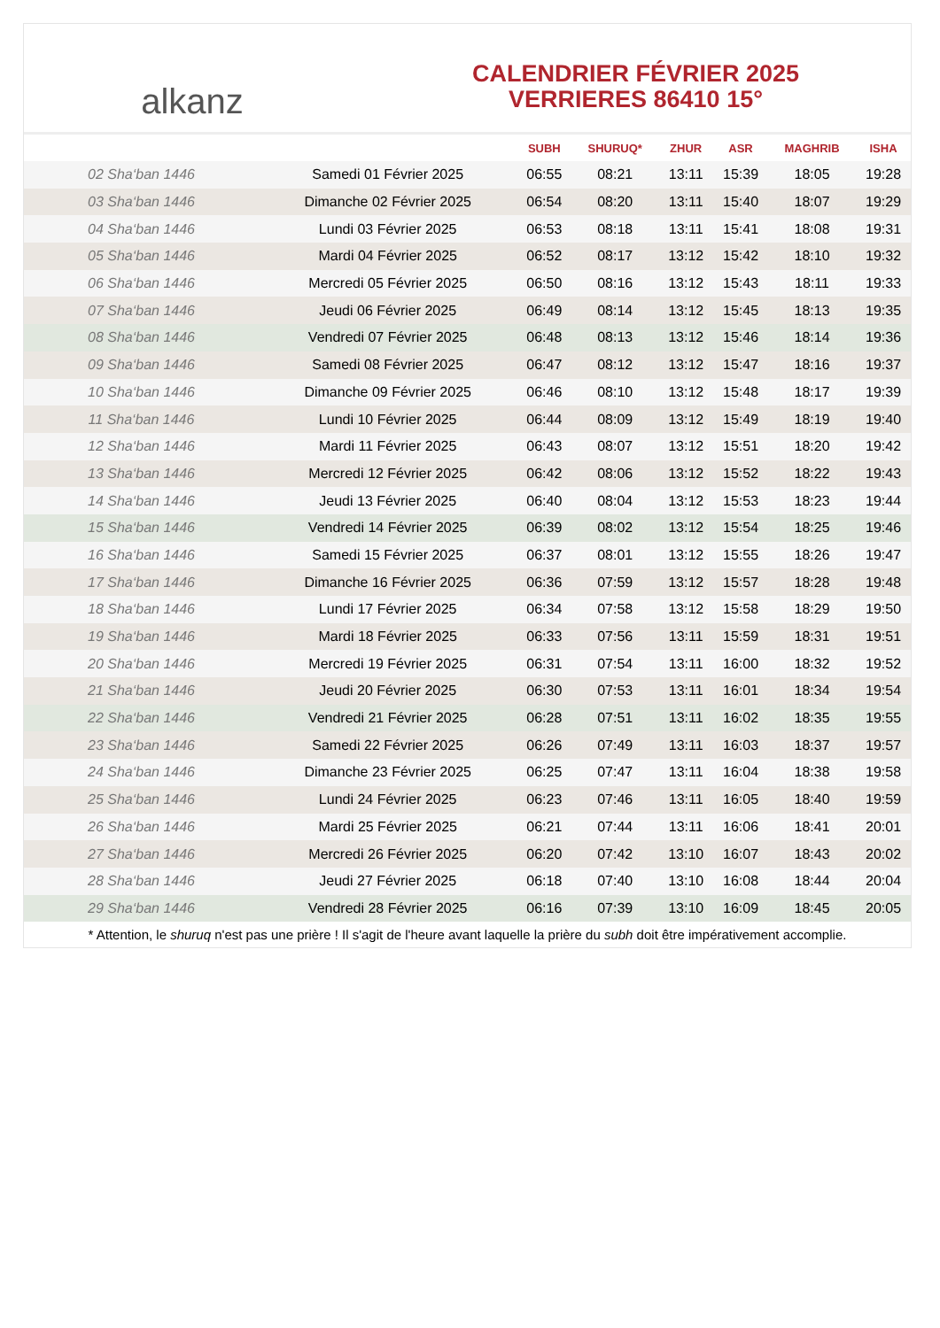alkanz
CALENDRIER FÉVRIER 2025
VERRIERES 86410 15°
| | | SUBH | SHURUQ* | ZHUR | ASR | MAGHRIB | ISHA |
| --- | --- | --- | --- | --- | --- | --- | --- |
| 02 Sha‘ban 1446 | Samedi 01 Février 2025 | 06:55 | 08:21 | 13:11 | 15:39 | 18:05 | 19:28 |
| 03 Sha‘ban 1446 | Dimanche 02 Février 2025 | 06:54 | 08:20 | 13:11 | 15:40 | 18:07 | 19:29 |
| 04 Sha‘ban 1446 | Lundi 03 Février 2025 | 06:53 | 08:18 | 13:11 | 15:41 | 18:08 | 19:31 |
| 05 Sha‘ban 1446 | Mardi 04 Février 2025 | 06:52 | 08:17 | 13:12 | 15:42 | 18:10 | 19:32 |
| 06 Sha‘ban 1446 | Mercredi 05 Février 2025 | 06:50 | 08:16 | 13:12 | 15:43 | 18:11 | 19:33 |
| 07 Sha‘ban 1446 | Jeudi 06 Février 2025 | 06:49 | 08:14 | 13:12 | 15:45 | 18:13 | 19:35 |
| 08 Sha‘ban 1446 | Vendredi 07 Février 2025 | 06:48 | 08:13 | 13:12 | 15:46 | 18:14 | 19:36 |
| 09 Sha‘ban 1446 | Samedi 08 Février 2025 | 06:47 | 08:12 | 13:12 | 15:47 | 18:16 | 19:37 |
| 10 Sha‘ban 1446 | Dimanche 09 Février 2025 | 06:46 | 08:10 | 13:12 | 15:48 | 18:17 | 19:39 |
| 11 Sha‘ban 1446 | Lundi 10 Février 2025 | 06:44 | 08:09 | 13:12 | 15:49 | 18:19 | 19:40 |
| 12 Sha‘ban 1446 | Mardi 11 Février 2025 | 06:43 | 08:07 | 13:12 | 15:51 | 18:20 | 19:42 |
| 13 Sha‘ban 1446 | Mercredi 12 Février 2025 | 06:42 | 08:06 | 13:12 | 15:52 | 18:22 | 19:43 |
| 14 Sha‘ban 1446 | Jeudi 13 Février 2025 | 06:40 | 08:04 | 13:12 | 15:53 | 18:23 | 19:44 |
| 15 Sha‘ban 1446 | Vendredi 14 Février 2025 | 06:39 | 08:02 | 13:12 | 15:54 | 18:25 | 19:46 |
| 16 Sha‘ban 1446 | Samedi 15 Février 2025 | 06:37 | 08:01 | 13:12 | 15:55 | 18:26 | 19:47 |
| 17 Sha‘ban 1446 | Dimanche 16 Février 2025 | 06:36 | 07:59 | 13:12 | 15:57 | 18:28 | 19:48 |
| 18 Sha‘ban 1446 | Lundi 17 Février 2025 | 06:34 | 07:58 | 13:12 | 15:58 | 18:29 | 19:50 |
| 19 Sha‘ban 1446 | Mardi 18 Février 2025 | 06:33 | 07:56 | 13:11 | 15:59 | 18:31 | 19:51 |
| 20 Sha‘ban 1446 | Mercredi 19 Février 2025 | 06:31 | 07:54 | 13:11 | 16:00 | 18:32 | 19:52 |
| 21 Sha‘ban 1446 | Jeudi 20 Février 2025 | 06:30 | 07:53 | 13:11 | 16:01 | 18:34 | 19:54 |
| 22 Sha‘ban 1446 | Vendredi 21 Février 2025 | 06:28 | 07:51 | 13:11 | 16:02 | 18:35 | 19:55 |
| 23 Sha‘ban 1446 | Samedi 22 Février 2025 | 06:26 | 07:49 | 13:11 | 16:03 | 18:37 | 19:57 |
| 24 Sha‘ban 1446 | Dimanche 23 Février 2025 | 06:25 | 07:47 | 13:11 | 16:04 | 18:38 | 19:58 |
| 25 Sha‘ban 1446 | Lundi 24 Février 2025 | 06:23 | 07:46 | 13:11 | 16:05 | 18:40 | 19:59 |
| 26 Sha‘ban 1446 | Mardi 25 Février 2025 | 06:21 | 07:44 | 13:11 | 16:06 | 18:41 | 20:01 |
| 27 Sha‘ban 1446 | Mercredi 26 Février 2025 | 06:20 | 07:42 | 13:10 | 16:07 | 18:43 | 20:02 |
| 28 Sha‘ban 1446 | Jeudi 27 Février 2025 | 06:18 | 07:40 | 13:10 | 16:08 | 18:44 | 20:04 |
| 29 Sha‘ban 1446 | Vendredi 28 Février 2025 | 06:16 | 07:39 | 13:10 | 16:09 | 18:45 | 20:05 |
* Attention, le shuruq n'est pas une prière ! Il s'agit de l'heure avant laquelle la prière du subh doit être impérativement accomplie.